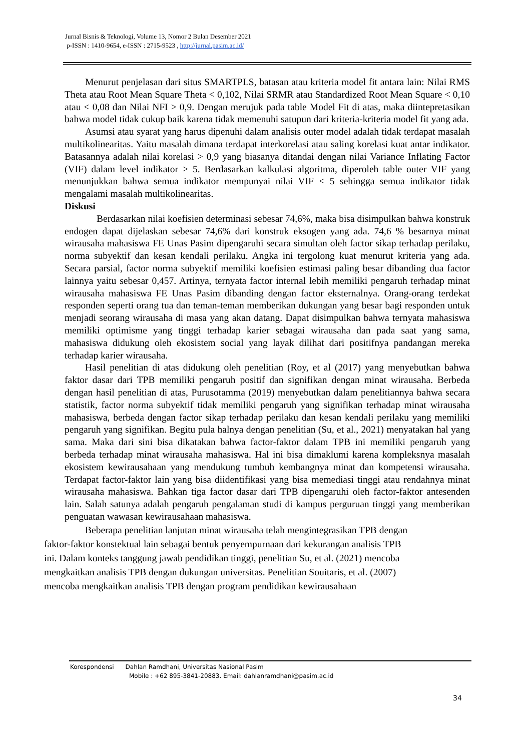Jurnal Bisnis & Teknologi, Volume 13, Nomor 2 Bulan Desember 2021
p-ISSN : 1410-9654, e-ISSN : 2715-9523 , http://jurnal.pasim.ac.id/
Menurut penjelasan dari situs SMARTPLS, batasan atau kriteria model fit antara lain: Nilai RMS Theta atau Root Mean Square Theta < 0,102, Nilai SRMR atau Standardized Root Mean Square < 0,10 atau < 0,08 dan Nilai NFI > 0,9. Dengan merujuk pada table Model Fit di atas, maka diintepretasikan bahwa model tidak cukup baik karena tidak memenuhi satupun dari kriteria-kriteria model fit yang ada.
Asumsi atau syarat yang harus dipenuhi dalam analisis outer model adalah tidak terdapat masalah multikolinearitas. Yaitu masalah dimana terdapat interkorelasi atau saling korelasi kuat antar indikator. Batasannya adalah nilai korelasi > 0,9 yang biasanya ditandai dengan nilai Variance Inflating Factor (VIF) dalam level indikator > 5. Berdasarkan kalkulasi algoritma, diperoleh table outer VIF yang menunjukkan bahwa semua indikator mempunyai nilai VIF < 5 sehingga semua indikator tidak mengalami masalah multikolinearitas.
Diskusi
Berdasarkan nilai koefisien determinasi sebesar 74,6%, maka bisa disimpulkan bahwa konstruk endogen dapat dijelaskan sebesar 74,6% dari konstruk eksogen yang ada. 74,6 % besarnya minat wirausaha mahasiswa FE Unas Pasim dipengaruhi secara simultan oleh factor sikap terhadap perilaku, norma subyektif dan kesan kendali perilaku. Angka ini tergolong kuat menurut kriteria yang ada. Secara parsial, factor norma subyektif memiliki koefisien estimasi paling besar dibanding dua factor lainnya yaitu sebesar 0,457. Artinya, ternyata factor internal lebih memiliki pengaruh terhadap minat wirausaha mahasiswa FE Unas Pasim dibanding dengan factor eksternalnya. Orang-orang terdekat responden seperti orang tua dan teman-teman memberikan dukungan yang besar bagi responden untuk menjadi seorang wirausaha di masa yang akan datang. Dapat disimpulkan bahwa ternyata mahasiswa memiliki optimisme yang tinggi terhadap karier sebagai wirausaha dan pada saat yang sama, mahasiswa didukung oleh ekosistem social yang layak dilihat dari positifnya pandangan mereka terhadap karier wirausaha.
Hasil penelitian di atas didukung oleh penelitian (Roy, et al (2017) yang menyebutkan bahwa faktor dasar dari TPB memiliki pengaruh positif dan signifikan dengan minat wirausaha. Berbeda dengan hasil penelitian di atas, Purusotamma (2019) menyebutkan dalam penelitiannya bahwa secara statistik, factor norma subyektif tidak memiliki pengaruh yang signifikan terhadap minat wirausaha mahasiswa, berbeda dengan factor sikap terhadap perilaku dan kesan kendali perilaku yang memiliki pengaruh yang signifikan. Begitu pula halnya dengan penelitian (Su, et al., 2021) menyatakan hal yang sama. Maka dari sini bisa dikatakan bahwa factor-faktor dalam TPB ini memiliki pengaruh yang berbeda terhadap minat wirausaha mahasiswa. Hal ini bisa dimaklumi karena kompleksnya masalah ekosistem kewirausahaan yang mendukung tumbuh kembangnya minat dan kompetensi wirausaha. Terdapat factor-faktor lain yang bisa diidentifikasi yang bisa memediasi tinggi atau rendahnya minat wirausaha mahasiswa. Bahkan tiga factor dasar dari TPB dipengaruhi oleh factor-faktor antesenden lain. Salah satunya adalah pengaruh pengalaman studi di kampus perguruan tinggi yang memberikan penguatan wawasan kewirausahaan mahasiswa.
Beberapa penelitian lanjutan minat wirausaha telah mengintegrasikan TPB dengan
faktor-faktor konstektual lain sebagai bentuk penyempurnaan dari kekurangan analisis TPB
ini. Dalam konteks tanggung jawab pendidikan tinggi, penelitian Su, et al. (2021) mencoba
mengkaitkan analisis TPB dengan dukungan universitas. Penelitian Souitaris, et al. (2007)
mencoba mengkaitkan analisis TPB dengan program pendidikan kewirausahaan
Korespondensi Dahlan Ramdhani, Universitas Nasional Pasim
Mobile : +62 895-3841-20883. Email: dahlanramdhani@pasim.ac.id
34